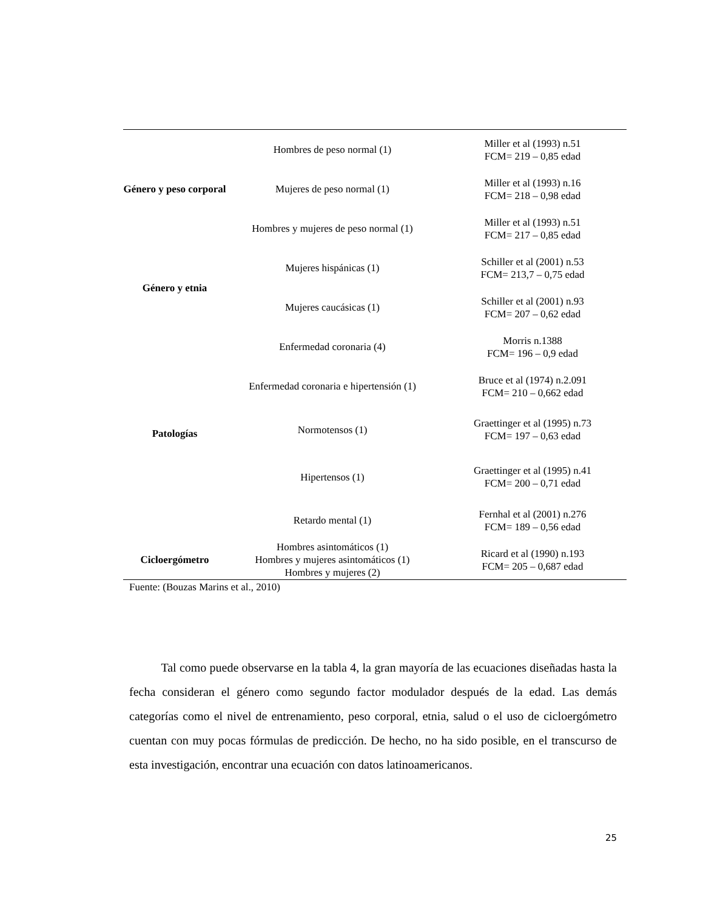| Género y peso corporal | Hombres de peso normal (1) | Miller et al (1993) n.51 FCM= 219 – 0,85 edad |
| | Mujeres de peso normal (1) | Miller et al (1993) n.16 FCM= 218 – 0,98 edad |
| | Hombres y mujeres de peso normal (1) | Miller et al (1993) n.51 FCM= 217 – 0,85 edad |
| Género y etnia | Mujeres hispánicas (1) | Schiller et al (2001) n.53 FCM= 213,7 – 0,75 edad |
| | Mujeres caucásicas (1) | Schiller et al (2001) n.93 FCM= 207 – 0,62 edad |
| Patologías | Enfermedad coronaria (4) | Morris n.1388 FCM= 196 – 0,9 edad |
| | Enfermedad coronaria e hipertensión (1) | Bruce et al (1974) n.2.091 FCM= 210 – 0,662 edad |
| | Normotensos (1) | Graettinger et al (1995) n.73 FCM= 197 – 0,63 edad |
| | Hipertensos (1) | Graettinger et al (1995) n.41 FCM= 200 – 0,71 edad |
| | Retardo mental (1) | Fernhal et al (2001) n.276 FCM= 189 – 0,56 edad |
| Cicloergómetro | Hombres asintomáticos (1) Hombres y mujeres asintomáticos (1) Hombres y mujeres (2) | Ricard et al (1990) n.193 FCM= 205 – 0,687 edad |
Fuente: (Bouzas Marins et al., 2010)
Tal como puede observarse en la tabla 4, la gran mayoría de las ecuaciones diseñadas hasta la fecha consideran el género como segundo factor modulador después de la edad. Las demás categorías como el nivel de entrenamiento, peso corporal, etnia, salud o el uso de cicloergómetro cuentan con muy pocas fórmulas de predicción. De hecho, no ha sido posible, en el transcurso de esta investigación, encontrar una ecuación con datos latinoamericanos.
25